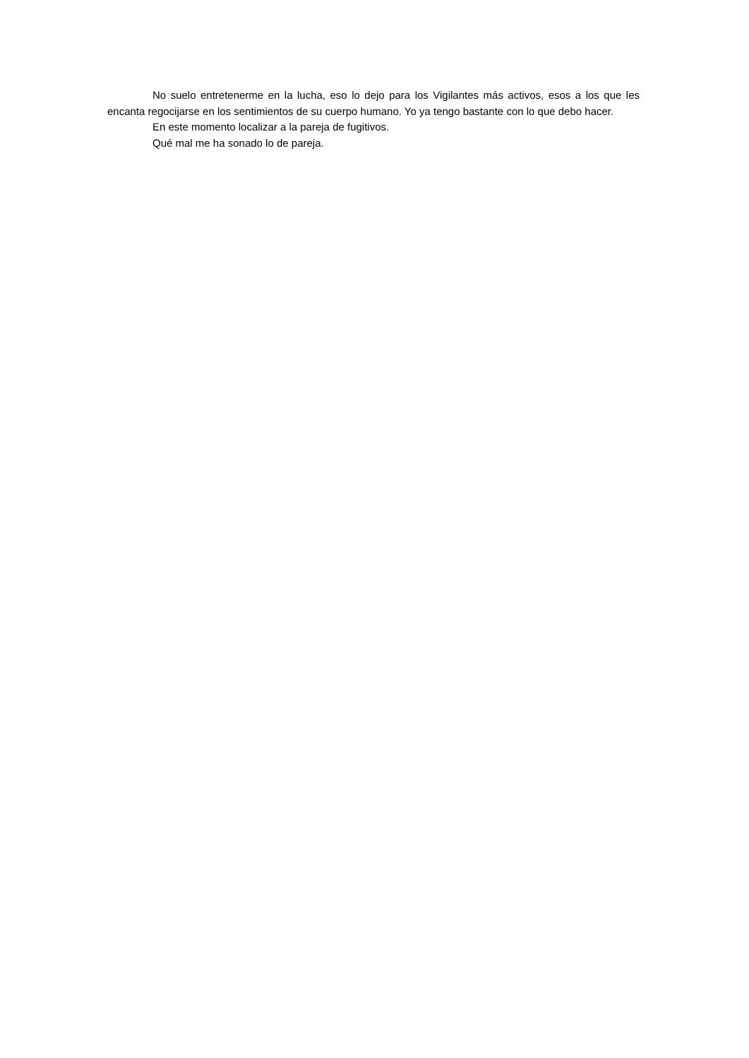No suelo entretenerme en la lucha, eso lo dejo para los Vigilantes más activos, esos a los que les encanta regocijarse en los sentimientos de su cuerpo humano. Yo ya tengo bastante con lo que debo hacer.
En este momento localizar a la pareja de fugitivos.
Qué mal me ha sonado lo de pareja.